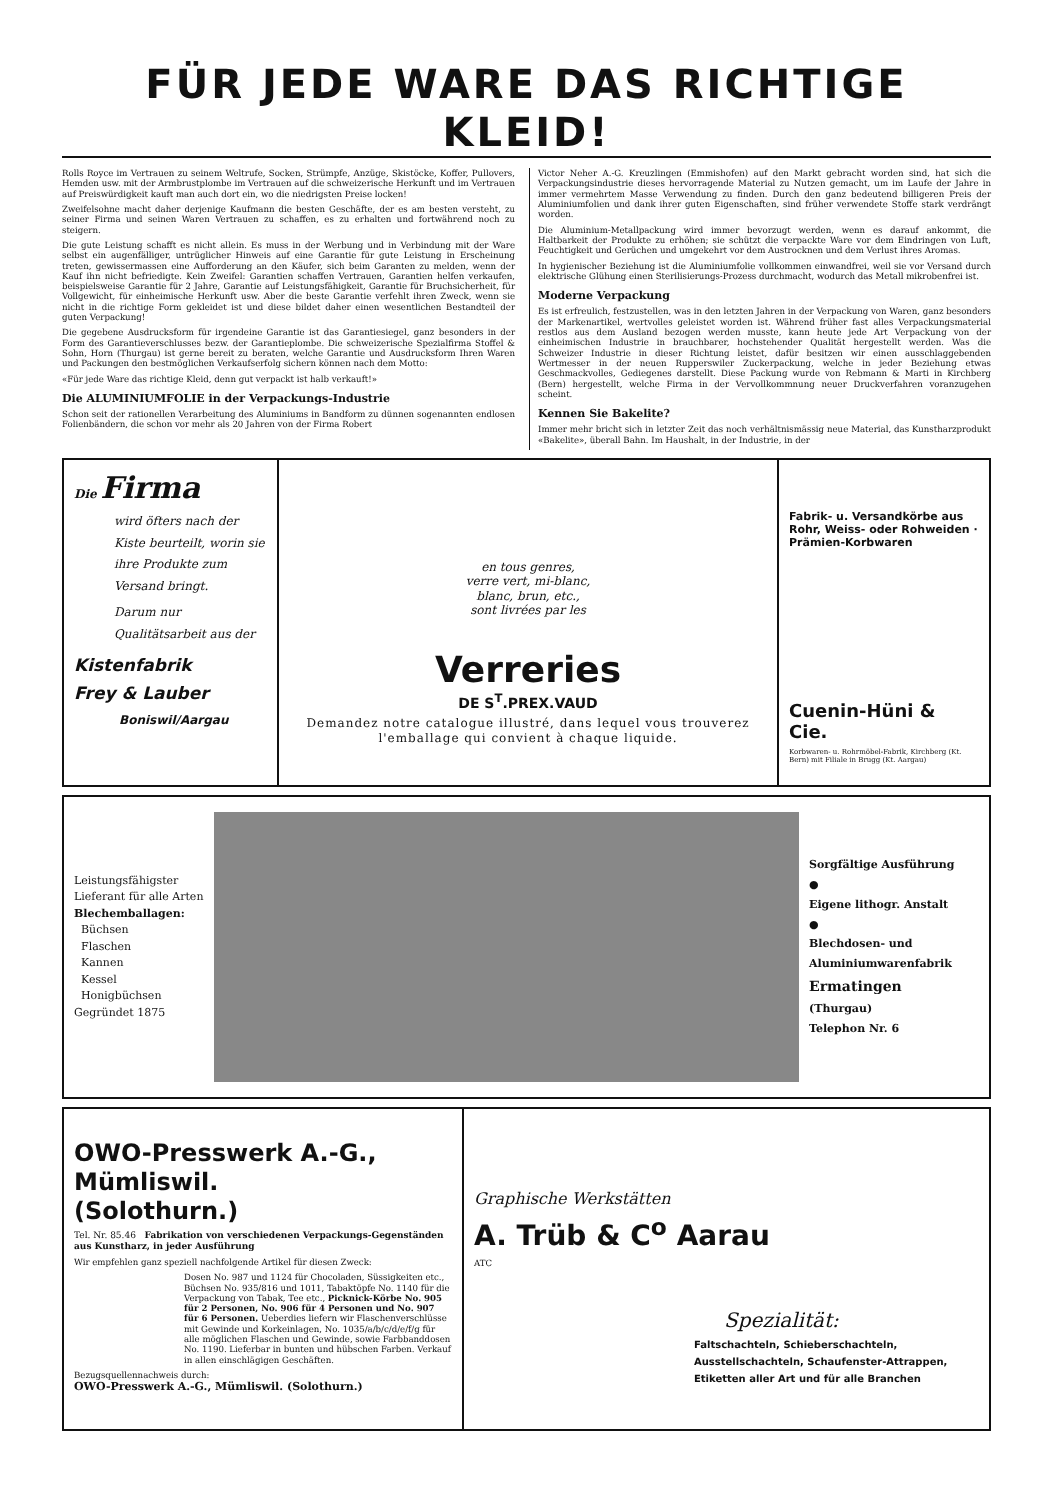FÜR JEDE WARE DAS RICHTIGE KLEID!
Rolls Royce im Vertrauen zu seinem Weltrufe, Socken, Strümpfe, Anzüge, Skistöcke, Koffer, Pullovers, Hemden usw. mit der Armbrustplombe im Vertrauen auf die schweizerische Herkunft und im Vertrauen auf Preiswürdigkeit kauft man auch dort ein, wo die niedrigsten Preise locken!
Zweifelsohne macht daher derjenige Kaufmann die besten Geschäfte, der es am besten versteht, zu seiner Firma und seinen Waren Vertrauen zu schaffen, es zu erhalten und fortwährend noch zu steigern.
Die gute Leistung schafft es nicht allein. Es muss in der Werbung und in Verbindung mit der Ware selbst ein augenfälliger, untrüglicher Hinweis auf eine Garantie für gute Leistung in Erscheinung treten, gewissermassen eine Aufforderung an den Käufer, sich beim Garanten zu melden, wenn der Kauf ihn nicht befriedigte. Kein Zweifel: Garantien schaffen Vertrauen, Garantien helfen verkaufen, beispielsweise Garantie für 2 Jahre, Garantie auf Leistungsfähigkeit, Garantie für Bruchsicherheit, für Vollgewicht, für einheimische Herkunft usw. Aber die beste Garantie verfehlt ihren Zweck, wenn sie nicht in die richtige Form gekleidet ist und diese bildet daher einen wesentlichen Bestandteil der guten Verpackung!
Die gegebene Ausdrucksform für irgendeine Garantie ist das Garantiesiegel, ganz besonders in der Form des Garantieverschlusses bezw. der Garantieplombe. Die schweizerische Spezialfirma Stoffel & Sohn, Horn (Thurgau) ist gerne bereit zu beraten, welche Garantie und Ausdrucksform Ihren Waren und Packungen den bestmöglichen Verkaufserfolg sichern können nach dem Motto:
«Für jede Ware das richtige Kleid, denn gut verpackt ist halb verkauft!»
Die ALUMINIUMFOLIE in der Verpackungs-Industrie
Schon seit der rationellen Verarbeitung des Aluminiums in Bandform zu dünnen sogenannten endlosen Folienbändern, die schon vor mehr als 20 Jahren von der Firma Robert
Victor Neher A.-G. Kreuzlingen (Emmishofen) auf den Markt gebracht worden sind, hat sich die Verpackungsindustrie dieses hervorragende Material zu Nutzen gemacht, um im Laufe der Jahre in immer vermehrtem Masse Verwendung zu finden. Durch den ganz bedeutend billigeren Preis der Aluminiumfolien und dank ihrer guten Eigenschaften, sind früher verwendete Stoffe stark verdrängt worden.
Die Aluminium-Metallpackung wird immer bevorzugt werden, wenn es darauf ankommt, die Haltbarkeit der Produkte zu erhöhen; sie schützt die verpackte Ware vor dem Eindringen von Luft, Feuchtigkeit und Gerüchen und umgekehrt vor dem Austrocknen und dem Verlust ihres Aromas.
In hygienischer Beziehung ist die Aluminiumfolie vollkommen einwandfrei, weil sie vor Versand durch elektrische Glühung einen Sterilisierungs-Prozess durchmacht, wodurch das Metall mikrobenfrei ist.
Moderne Verpackung
Es ist erfreulich, festzustellen, was in den letzten Jahren in der Verpackung von Waren, ganz besonders der Markenartikel, wertvolles geleistet worden ist. Während früher fast alles Verpackungsmaterial restlos aus dem Ausland bezogen werden musste, kann heute jede Art Verpackung von der einheimischen Industrie in brauchbarer, hochstehender Qualität hergestellt werden. Was die Schweizer Industrie in dieser Richtung leistet, dafür besitzen wir einen ausschlaggebenden Wertmesser in der neuen Rupperswiler Zuckerpackung, welche in jeder Beziehung etwas Geschmackvolles, Gediegenes darstellt. Diese Packung wurde von Rebmann & Marti in Kirchberg (Bern) hergestellt, welche Firma in der Vervollkommnung neuer Druckverfahren voranzugehen scheint.
Kennen Sie Bakelite?
Immer mehr bricht sich in letzter Zeit das noch verhältnismässig neue Material, das Kunstharzprodukt «Bakelite», überall Bahn. Im Haushalt, in der Industrie, in der
Die Firma
wird öfters nach der Kiste beurteilt, worin sie ihre Produkte zum Versand bringt.
Darum nur Qualitätsarbeit aus der
Kistenfabrik
Frey & Lauber
Boniswil/Aargau
en tous genres,
verre vert, mi-blanc,
blanc, brun, etc.,
sont livrées par les
Verreries
DE S<sup>T</sup>.PREX.VAUD
Demandez notre catalogue illustré, dans lequel vous trouverez l'emballage qui convient à chaque liquide.
Fabrik- u. Versandkörbe aus Rohr, Weiss- oder Rohweiden · Prämien-Korbwaren
Cuenin-Hüni & Cie.
Korbwaren- u. Rohrmöbel-Fabrik, Kirchberg (Kt. Bern) mit Filiale in Brugg (Kt. Aargau)
Leistungsfähigster Lieferant für alle Arten
Blechemballagen:
Büchsen
Flaschen
Kannen
Kessel
Honigbüchsen
Gegründet 1875
Sorgfältige Ausführung
●
Eigene lithogr. Anstalt
●
Blechdosen- und Aluminiumwarenfabrik
Ermatingen
(Thurgau)
Telephon Nr. 6
OWO-Presswerk A.-G., Mümliswil.
(Solothurn.)
Tel. Nr. 85.46 Fabrikation von verschiedenen Verpackungs-Gegenständen aus Kunstharz, in jeder Ausführung
Wir empfehlen ganz speziell nachfolgende Artikel für diesen Zweck:
Dosen No. 987 und 1124 für Chocoladen, Süssigkeiten etc., Büchsen No. 935/816 und 1011, Tabaktöpfe No. 1140 für die Verpackung von Tabak, Tee etc., Picknick-Körbe No. 905 für 2 Personen, No. 906 für 4 Personen und No. 907 für 6 Personen. Ueberdies liefern wir Flaschenverschlüsse mit Gewinde und Korkeinlagen, No. 1035/a/b/c/d/e/f/g für alle möglichen Flaschen und Gewinde, sowie Farbbanddosen No. 1190. Lieferbar in bunten und hübschen Farben. Verkauf in allen einschlägigen Geschäften.
Bezugsquellennachweis durch:
OWO-Presswerk A.-G., Mümliswil. (Solothurn.)
Graphische Werkstätten
A. Trüb & C<sup>o</sup> Aarau
ATC
Spezialität:
Faltschachteln, Schieberschachteln, Ausstellschachteln, Schaufenster-Attrappen, Etiketten aller Art und für alle Branchen